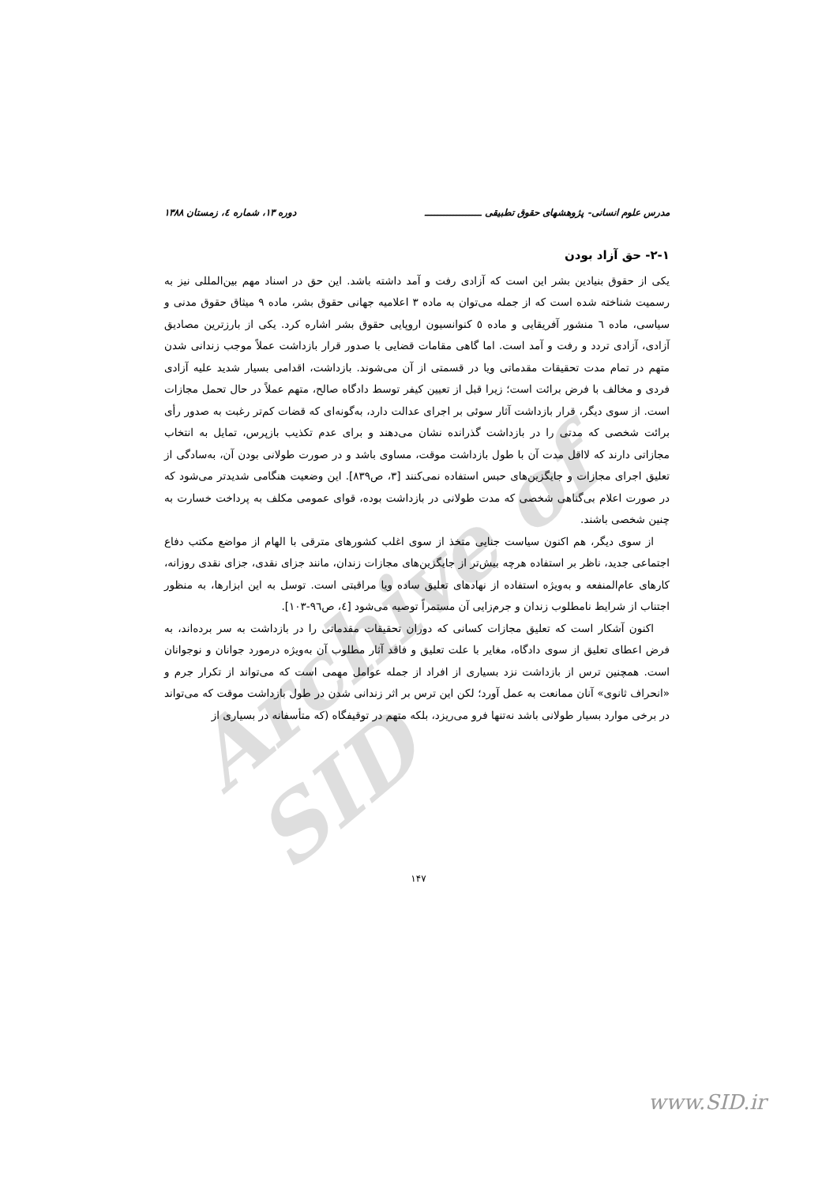Archive of SID
مدرس علوم انسانی- پژوهشهای حقوق تطبیقی ــــــــــــــــــ دوره ۱۳، شماره ٤، زمستان ۱۳۸۸
۲-۱- حق آزاد بودن
یکی از حقوق بنیادین بشر این است که آزادی رفت و آمد داشته باشد. این حق در اسناد مهم بین‌المللی نیز به رسمیت شناخته شده است که از جمله می‌توان به ماده ۳ اعلامیه جهانی حقوق بشر، ماده ۹ میثاق حقوق مدنی و سیاسی، ماده ٦ منشور آفریقایی و ماده ٥ کنوانسیون اروپایی حقوق بشر اشاره کرد. یکی از بارزترین مصادیق آزادی، آزادی تردد و رفت و آمد است. اما گاهی مقامات قضایی با صدور قرار بازداشت عملاً موجب زندانی شدن متهم در تمام مدت تحقیقات مقدماتی ویا در قسمتی از آن می‌شوند. بازداشت، اقدامی بسیار شدید علیه آزادی فردی و مخالف با فرض برائت است؛ زیرا قبل از تعیین کیفر توسط دادگاه صالح، متهم عملاً در حال تحمل مجازات است. از سوی دیگر، قرار بازداشت آثار سوئی بر اجرای عدالت دارد، به‌گونه‌ای که قضات کم‌تر رغبت به صدور رأی برائت شخصی که مدتی را در بازداشت گذرانده نشان می‌دهند و برای عدم تکذیب بازپرس، تمایل به انتخاب مجازاتی دارند که لااقل مدت آن با طول بازداشت موقت، مساوی باشد و در صورت طولانی بودن آن، به‌سادگی از تعلیق اجرای مجازات و جایگزین‌های حبس استفاده نمی‌کنند [۳، ص۸۳۹]. این وضعیت هنگامی شدیدتر می‌شود که در صورت اعلام بی‌گناهی شخصی که مدت طولانی در بازداشت بوده، قوای عمومی مکلف به پرداخت خسارت به چنین شخصی باشند.
از سوی دیگر، هم اکنون سیاست جنایی متخذ از سوی اغلب کشورهای مترقی با الهام از مواضع مکتب دفاع اجتماعی جدید، ناظر بر استفاده هرچه بیش‌تر از جایگزین‌های مجازات زندان، مانند جزای نقدی، جزای نقدی روزانه، کارهای عام‌المنفعه و به‌ویژه استفاده از نهادهای تعلیق ساده ویا مراقبتی است. توسل به این ابزارها، به منظور اجتناب از شرایط نامطلوب زندان و جرم‌زایی آن مستمراً توصیه می‌شود [٤، ص٩٦-١٠٣].
اکنون آشکار است که تعلیق مجازات کسانی که دوران تحقیقات مقدماتی را در بازداشت به سر برده‌اند، به فرض اعطای تعلیق از سوی دادگاه، مغایر با علت تعلیق و فاقد آثار مطلوب آن به‌ویژه درمورد جوانان و نوجوانان است. همچنین ترس از بازداشت نزد بسیاری از افراد از جمله عوامل مهمی است که می‌تواند از تکرار جرم و «انحراف ثانوی» آنان ممانعت به عمل آورد؛ لکن این ترس بر اثر زندانی شدن در طول بازداشت موقت که می‌تواند در برخی موارد بسیار طولانی باشد نه‌تنها فرو می‌ریزد، بلکه متهم در توقیفگاه (که متأسفانه در بسیاری از
۱۴۷
www.SID.ir